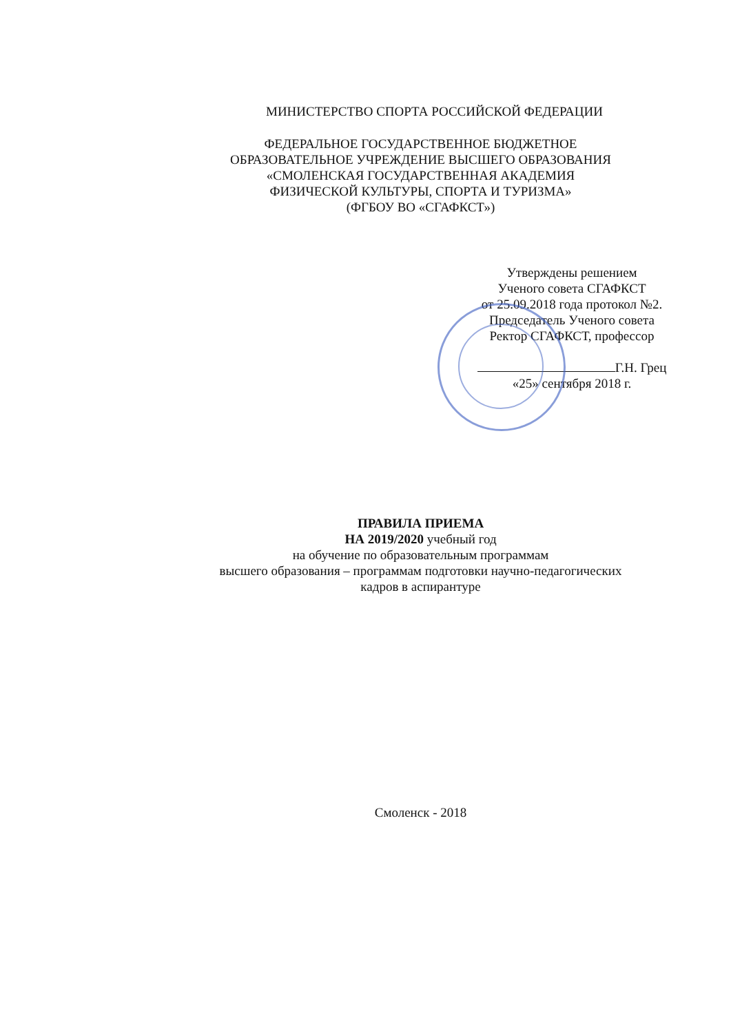МИНИСТЕРСТВО СПОРТА РОССИЙСКОЙ ФЕДЕРАЦИИ
ФЕДЕРАЛЬНОЕ ГОСУДАРСТВЕННОЕ БЮДЖЕТНОЕ
ОБРАЗОВАТЕЛЬНОЕ УЧРЕЖДЕНИЕ ВЫСШЕГО ОБРАЗОВАНИЯ
«СМОЛЕНСКАЯ ГОСУДАРСТВЕННАЯ АКАДЕМИЯ
ФИЗИЧЕСКОЙ КУЛЬТУРЫ, СПОРТА И ТУРИЗМА»
(ФГБОУ ВО «СГАФКСТ»)
Утверждены решением
Ученого совета СГАФКСТ
от 25.09.2018 года протокол №2.
Председатель Ученого совета
Ректор СГАФКСТ, профессор
Г.Н. Грец
«25» сентября 2018 г.
ПРАВИЛА ПРИЕМА
НА 2019/2020 учебный год
на обучение по образовательным программам
высшего образования – программам подготовки научно-педагогических
кадров в аспирантуре
Смоленск - 2018